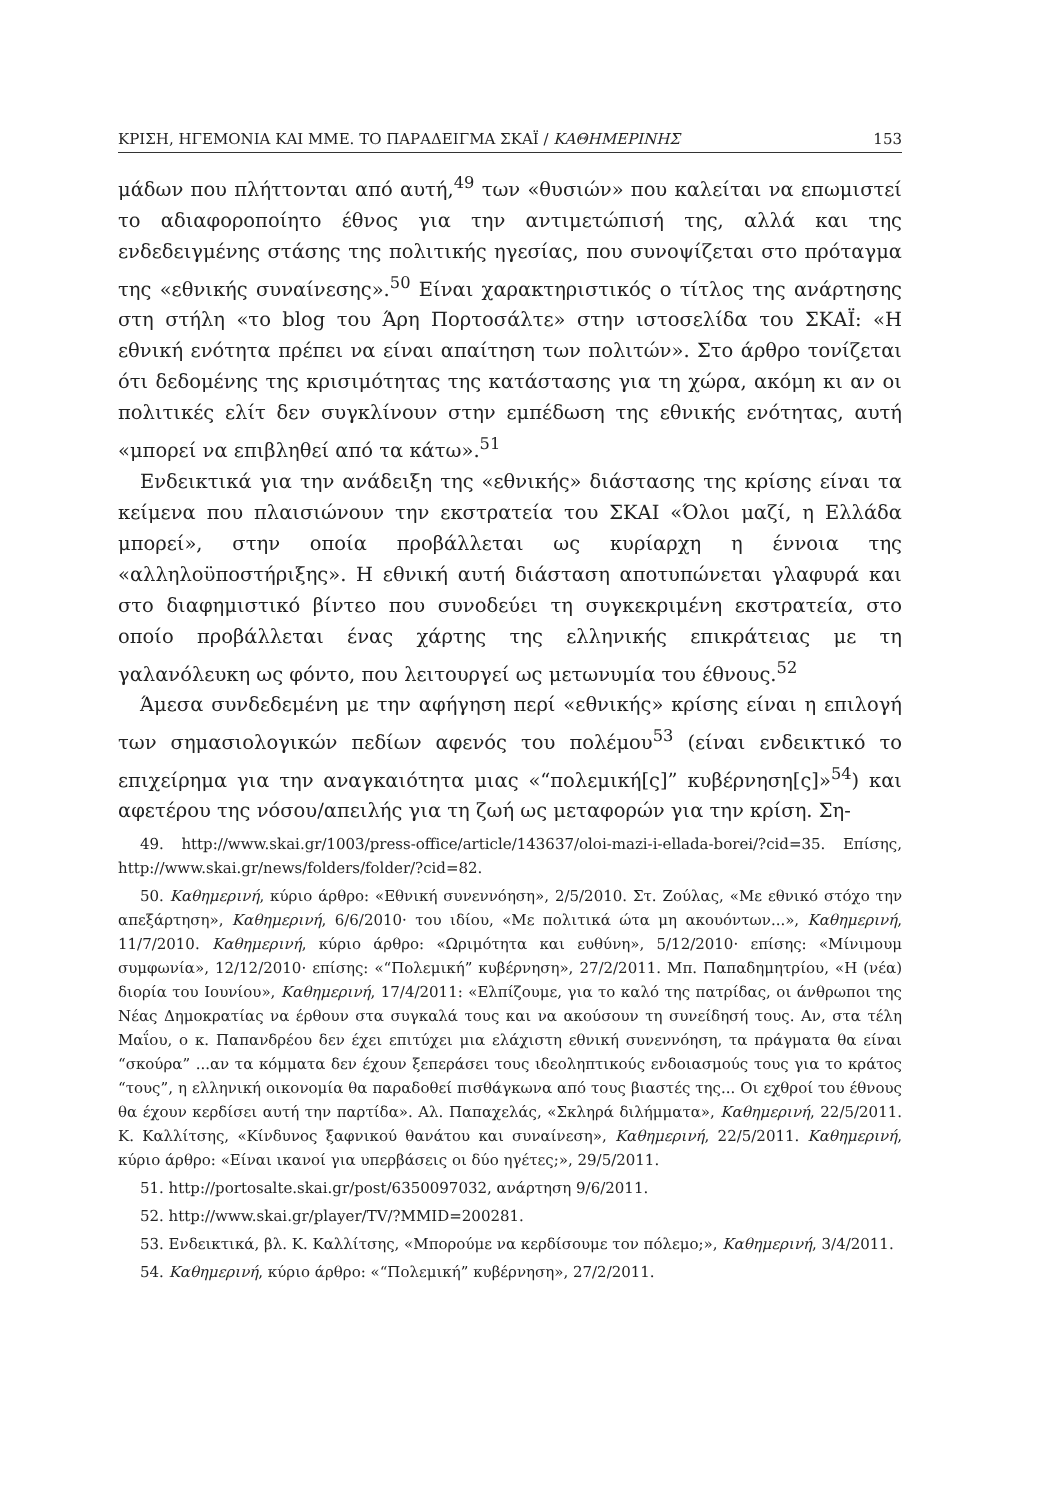ΚΡΙΣΗ, ΗΓΕΜΟΝΙΑ ΚΑΙ ΜΜΕ. ΤΟ ΠΑΡΑΔΕΙΓΜΑ ΣΚΑΪ / ΚΑΘΗΜΕΡΙΝΗΣ 153
μάδων που πλήττονται από αυτή,<sup>49</sup> των «θυσιών» που καλείται να επωμιστεί το αδιαφοροποίητο έθνος για την αντιμετώπισή της, αλλά και της ενδεδειγμένης στάσης της πολιτικής ηγεσίας, που συνοψίζεται στο πρόταγμα της «εθνικής συναίνεσης».<sup>50</sup> Είναι χαρακτηριστικός ο τίτλος της ανάρτησης στη στήλη «το blog του Άρη Πορτοσάλτε» στην ιστοσελίδα του ΣΚΑΪ: «Η εθνική ενότητα πρέπει να είναι απαίτηση των πολιτών». Στο άρθρο τονίζεται ότι δεδομένης της κρισιμότητας της κατάστασης για τη χώρα, ακόμη κι αν οι πολιτικές ελίτ δεν συγκλίνουν στην εμπέδωση της εθνικής ενότητας, αυτή «μπορεί να επιβληθεί από τα κάτω».<sup>51</sup>
Ενδεικτικά για την ανάδειξη της «εθνικής» διάστασης της κρίσης είναι τα κείμενα που πλαισιώνουν την εκστρατεία του ΣΚΑΙ «Όλοι μαζί, η Ελλάδα μπορεί», στην οποία προβάλλεται ως κυρίαρχη η έννοια της «αλληλοϋποστήριξης». Η εθνική αυτή διάσταση αποτυπώνεται γλαφυρά και στο διαφημιστικό βίντεο που συνοδεύει τη συγκεκριμένη εκστρατεία, στο οποίο προβάλλεται ένας χάρτης της ελληνικής επικράτειας με τη γαλανόλευκη ως φόντο, που λειτουργεί ως μετωνυμία του έθνους.<sup>52</sup>
Άμεσα συνδεδεμένη με την αφήγηση περί «εθνικής» κρίσης είναι η επιλογή των σημασιολογικών πεδίων αφενός του πολέμου<sup>53</sup> (είναι ενδεικτικό το επιχείρημα για την αναγκαιότητα μιας «“πολεμική[ς]” κυβέρνηση[ς]»<sup>54</sup>) και αφετέρου της νόσου/απειλής για τη ζωή ως μεταφορών για την κρίση. Ση-
49. http://www.skai.gr/1003/press-office/article/143637/oloi-mazi-i-ellada-borei/?cid=35. Επίσης, http://www.skai.gr/news/folders/folder/?cid=82.
50. Καθημερινή, κύριο άρθρο: «Εθνική συνεννόηση», 2/5/2010. Στ. Ζούλας, «Με εθνικό στόχο την απεξάρτηση», Καθημερινή, 6/6/2010· του ιδίου, «Με πολιτικά ώτα μη ακουόντων...», Καθημερινή, 11/7/2010. Καθημερινή, κύριο άρθρο: «Ωριμότητα και ευθύνη», 5/12/2010· επίσης: «Μίνιμουμ συμφωνία», 12/12/2010· επίσης: «“Πολεμική” κυβέρνηση», 27/2/2011. Μπ. Παπαδημητρίου, «Η (νέα) διορία του Ιουνίου», Καθημερινή, 17/4/2011: «Ελπίζουμε, για το καλό της πατρίδας, οι άνθρωποι της Νέας Δημοκρατίας να έρθουν στα συγκαλά τους και να ακούσουν τη συνείδησή τους. Αν, στα τέλη Μαΐου, ο κ. Παπανδρέου δεν έχει επιτύχει μια ελάχιστη εθνική συνεννόηση, τα πράγματα θα είναι “σκούρα” ...αν τα κόμματα δεν έχουν ξεπεράσει τους ιδεοληπτικούς ενδοιασμούς τους για το κράτος “τους”, η ελληνική οικονομία θα παραδοθεί πισθάγκωνα από τους βιαστές της... Οι εχθροί του έθνους θα έχουν κερδίσει αυτή την παρτίδα». Αλ. Παπαχελάς, «Σκληρά διλήμματα», Καθημερινή, 22/5/2011. Κ. Καλλίτσης, «Κίνδυνος ξαφνικού θανάτου και συναίνεση», Καθημερινή, 22/5/2011. Καθημερινή, κύριο άρθρο: «Είναι ικανοί για υπερβάσεις οι δύο ηγέτες;», 29/5/2011.
51. http://portosalte.skai.gr/post/6350097032, ανάρτηση 9/6/2011.
52. http://www.skai.gr/player/TV/?MMID=200281.
53. Ενδεικτικά, βλ. Κ. Καλλίτσης, «Μπορούμε να κερδίσουμε τον πόλεμο;», Καθημερινή, 3/4/2011.
54. Καθημερινή, κύριο άρθρο: «“Πολεμική” κυβέρνηση», 27/2/2011.